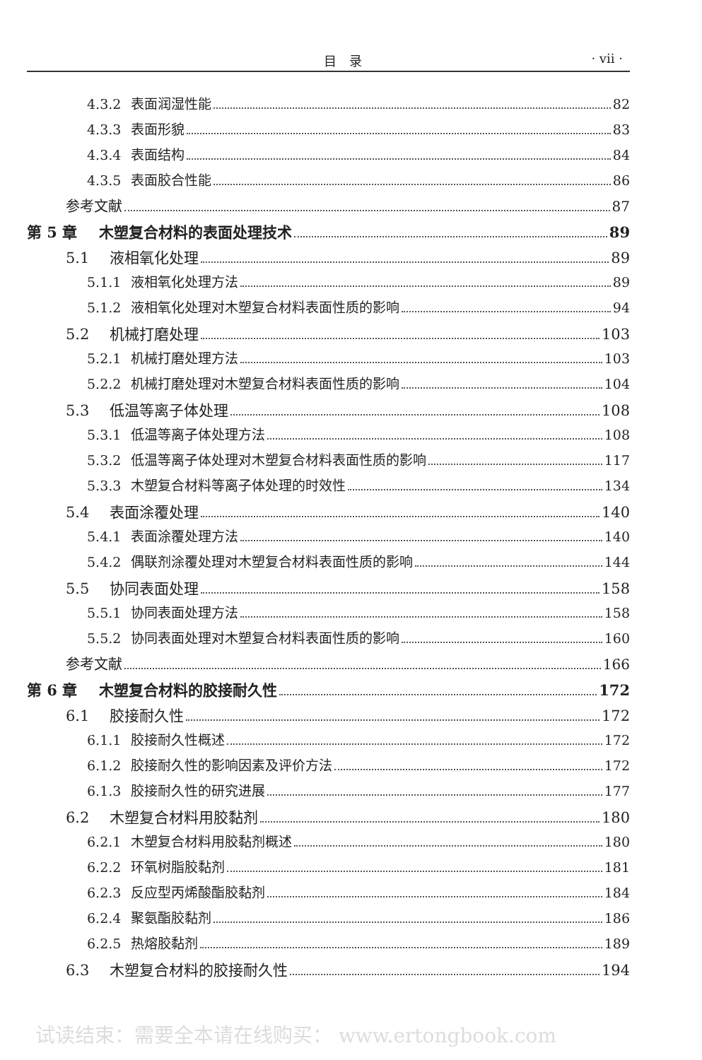目　录 · vii ·
4.3.2 表面润湿性能 82
4.3.3 表面形貌 83
4.3.4 表面结构 84
4.3.5 表面胶合性能 86
参考文献 87
第 5 章 木塑复合材料的表面处理技术 89
5.1 液相氧化处理 89
5.1.1 液相氧化处理方法 89
5.1.2 液相氧化处理对木塑复合材料表面性质的影响 94
5.2 机械打磨处理 103
5.2.1 机械打磨处理方法 103
5.2.2 机械打磨处理对木塑复合材料表面性质的影响 104
5.3 低温等离子体处理 108
5.3.1 低温等离子体处理方法 108
5.3.2 低温等离子体处理对木塑复合材料表面性质的影响 117
5.3.3 木塑复合材料等离子体处理的时效性 134
5.4 表面涂覆处理 140
5.4.1 表面涂覆处理方法 140
5.4.2 偶联剂涂覆处理对木塑复合材料表面性质的影响 144
5.5 协同表面处理 158
5.5.1 协同表面处理方法 158
5.5.2 协同表面处理对木塑复合材料表面性质的影响 160
参考文献 166
第 6 章 木塑复合材料的胶接耐久性 172
6.1 胶接耐久性 172
6.1.1 胶接耐久性概述 172
6.1.2 胶接耐久性的影响因素及评价方法 172
6.1.3 胶接耐久性的研究进展 177
6.2 木塑复合材料用胶黏剂 180
6.2.1 木塑复合材料用胶黏剂概述 180
6.2.2 环氧树脂胶黏剂 181
6.2.3 反应型丙烯酸酯胶黏剂 184
6.2.4 聚氨酯胶黏剂 186
6.2.5 热熔胶黏剂 189
6.3 木塑复合材料的胶接耐久性 194
试读结束：需要全本请在线购买： www.ertongbook.com